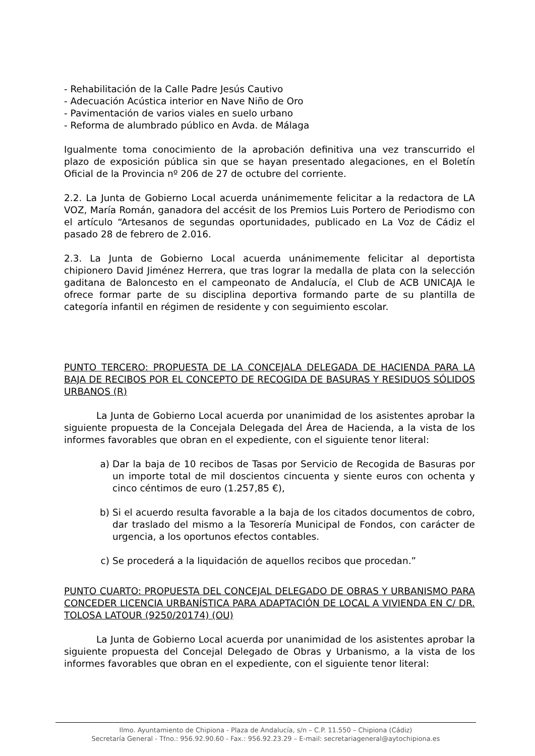- Rehabilitación de la Calle Padre Jesús Cautivo
- Adecuación Acústica interior en Nave Niño de Oro
- Pavimentación de varios viales en suelo urbano
- Reforma de alumbrado público en Avda. de Málaga
Igualmente toma conocimiento de la aprobación definitiva una vez transcurrido el plazo de exposición pública sin que se hayan presentado alegaciones, en el Boletín Oficial de la Provincia nº 206 de 27 de octubre del corriente.
2.2. La Junta de Gobierno Local acuerda unánimemente felicitar a la redactora de LA VOZ, María Román, ganadora del accésit de los Premios Luis Portero de Periodismo con el artículo “Artesanos de segundas oportunidades, publicado en La Voz de Cádiz el pasado 28 de febrero de 2.016.
2.3. La Junta de Gobierno Local acuerda unánimemente felicitar al deportista chipionero David Jiménez Herrera, que tras lograr la medalla de plata con la selección gaditana de Baloncesto en el campeonato de Andalucía, el Club de ACB UNICAJA le ofrece formar parte de su disciplina deportiva formando parte de su plantilla de categoría infantil en régimen de residente y con seguimiento escolar.
PUNTO TERCERO: PROPUESTA DE LA CONCEJALA DELEGADA DE HACIENDA PARA LA BAJA DE RECIBOS POR EL CONCEPTO DE RECOGIDA DE BASURAS Y RESIDUOS SÓLIDOS URBANOS (R)
La Junta de Gobierno Local acuerda por unanimidad de los asistentes aprobar la siguiente propuesta de la Concejala Delegada del Área de Hacienda, a la vista de los informes favorables que obran en el expediente, con el siguiente tenor literal:
a) Dar la baja de 10 recibos de Tasas por Servicio de Recogida de Basuras por un importe total de mil doscientos cincuenta y siente euros con ochenta y cinco céntimos de euro (1.257,85 €),
b) Si el acuerdo resulta favorable a la baja de los citados documentos de cobro, dar traslado del mismo a la Tesorería Municipal de Fondos, con carácter de urgencia, a los oportunos efectos contables.
c) Se procederá a la liquidación de aquellos recibos que procedan.”
PUNTO CUARTO: PROPUESTA DEL CONCEJAL DELEGADO DE OBRAS Y URBANISMO PARA CONCEDER LICENCIA URBANÍSTICA PARA ADAPTACIÓN DE LOCAL A VIVIENDA EN C/ DR. TOLOSA LATOUR (9250/20174) (OU)
La Junta de Gobierno Local acuerda por unanimidad de los asistentes aprobar la siguiente propuesta del Concejal Delegado de Obras y Urbanismo, a la vista de los informes favorables que obran en el expediente, con el siguiente tenor literal:
Ilmo. Ayuntamiento de Chipiona - Plaza de Andalucía, s/n – C.P. 11.550 – Chipiona (Cádiz)
Secretaría General - Tfno.: 956.92.90.60 - Fax.: 956.92.23.29 – E-mail: secretariageneral@aytochipiona.es